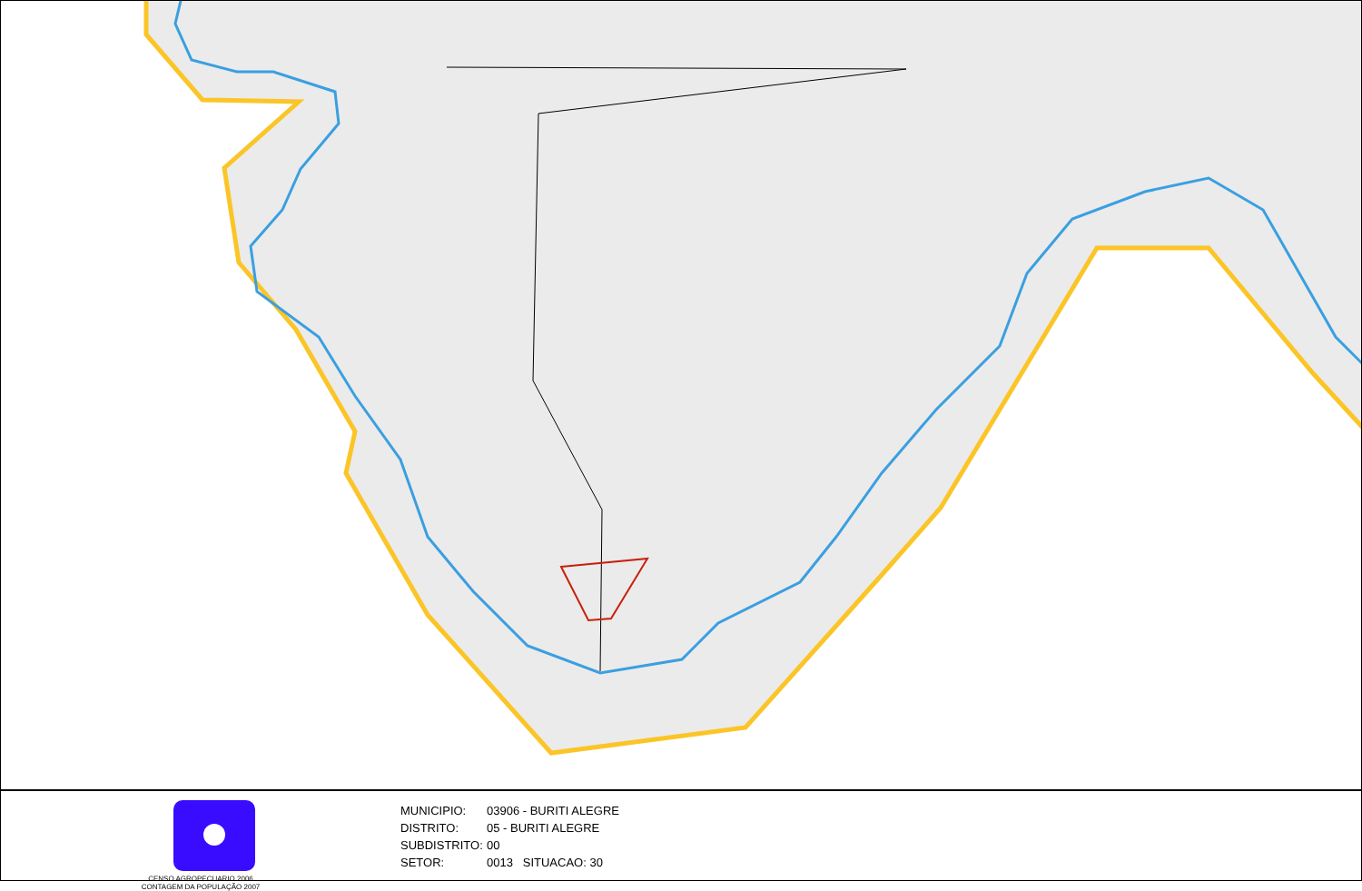CENSO AGROPECUARIO 2006
CONTAGEM DA POPULAÇÃO 2007
MUNICIPIO: 03906 - BURITI ALEGRE
DISTRITO: 05 - BURITI ALEGRE
SUBDISTRITO: 00
SETOR: 0013 SITUACAO: 30